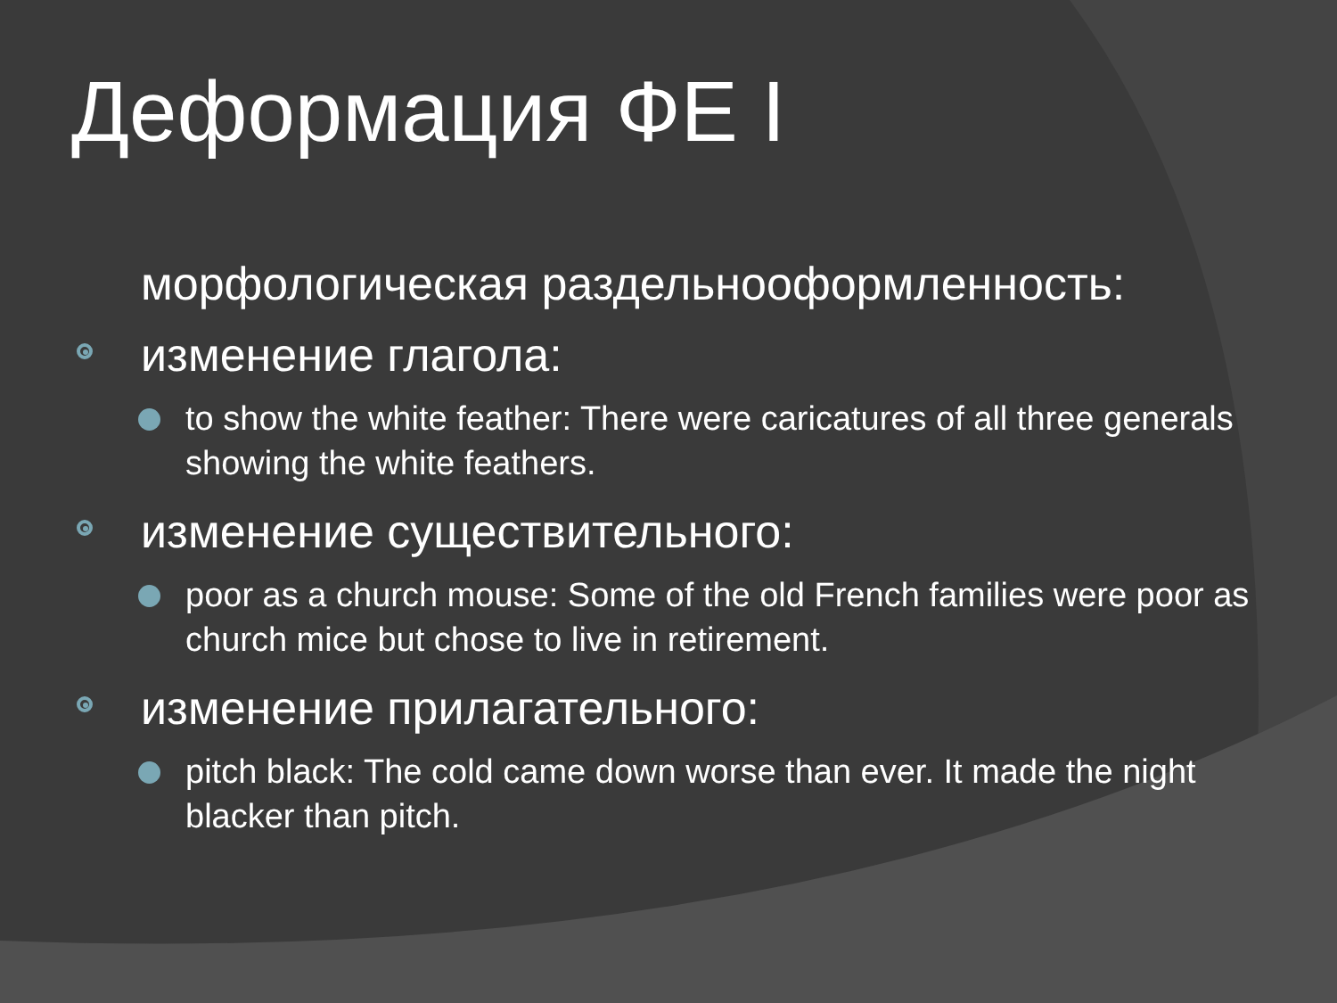Деформация ФЕ I
морфологическая раздельнооформленность:
изменение глагола:
to show the white feather: There were caricatures of all three generals showing the white feathers.
изменение существительного:
poor as a church mouse: Some of the old French families were poor as church mice but chose to live in retirement.
изменение прилагательного:
pitch black: The cold came down worse than ever. It made the night blacker than pitch.